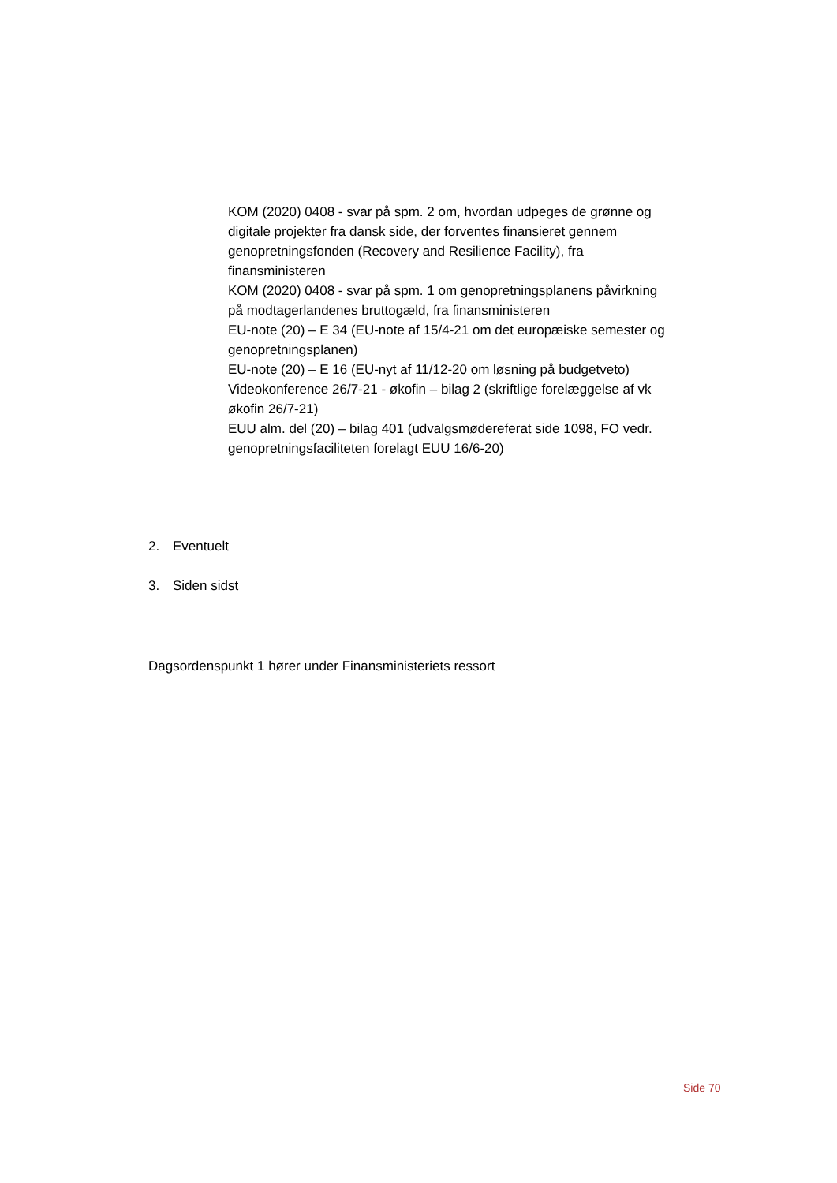KOM (2020) 0408 - svar på spm. 2 om, hvordan udpeges de grønne og digitale projekter fra dansk side, der forventes finansieret gennem genopretningsfonden (Recovery and Resilience Facility), fra finansministeren
KOM (2020) 0408 - svar på spm. 1 om genopretningsplanens påvirkning på modtagerlandenes bruttogæld, fra finansministeren
EU-note (20) – E 34 (EU-note af 15/4-21 om det europæiske semester og genopretningsplanen)
EU-note (20) – E 16 (EU-nyt af 11/12-20 om løsning på budgetveto)
Videokonference 26/7-21 - økofin – bilag 2 (skriftlige forelæggelse af vk økofin 26/7-21)
EUU alm. del (20) – bilag 401 (udvalgsmødereferat side 1098, FO vedr. genopretningsfaciliteten forelagt EUU 16/6-20)
2. Eventuelt
3. Siden sidst
Dagsordenspunkt 1 hører under Finansministeriets ressort
Side 70